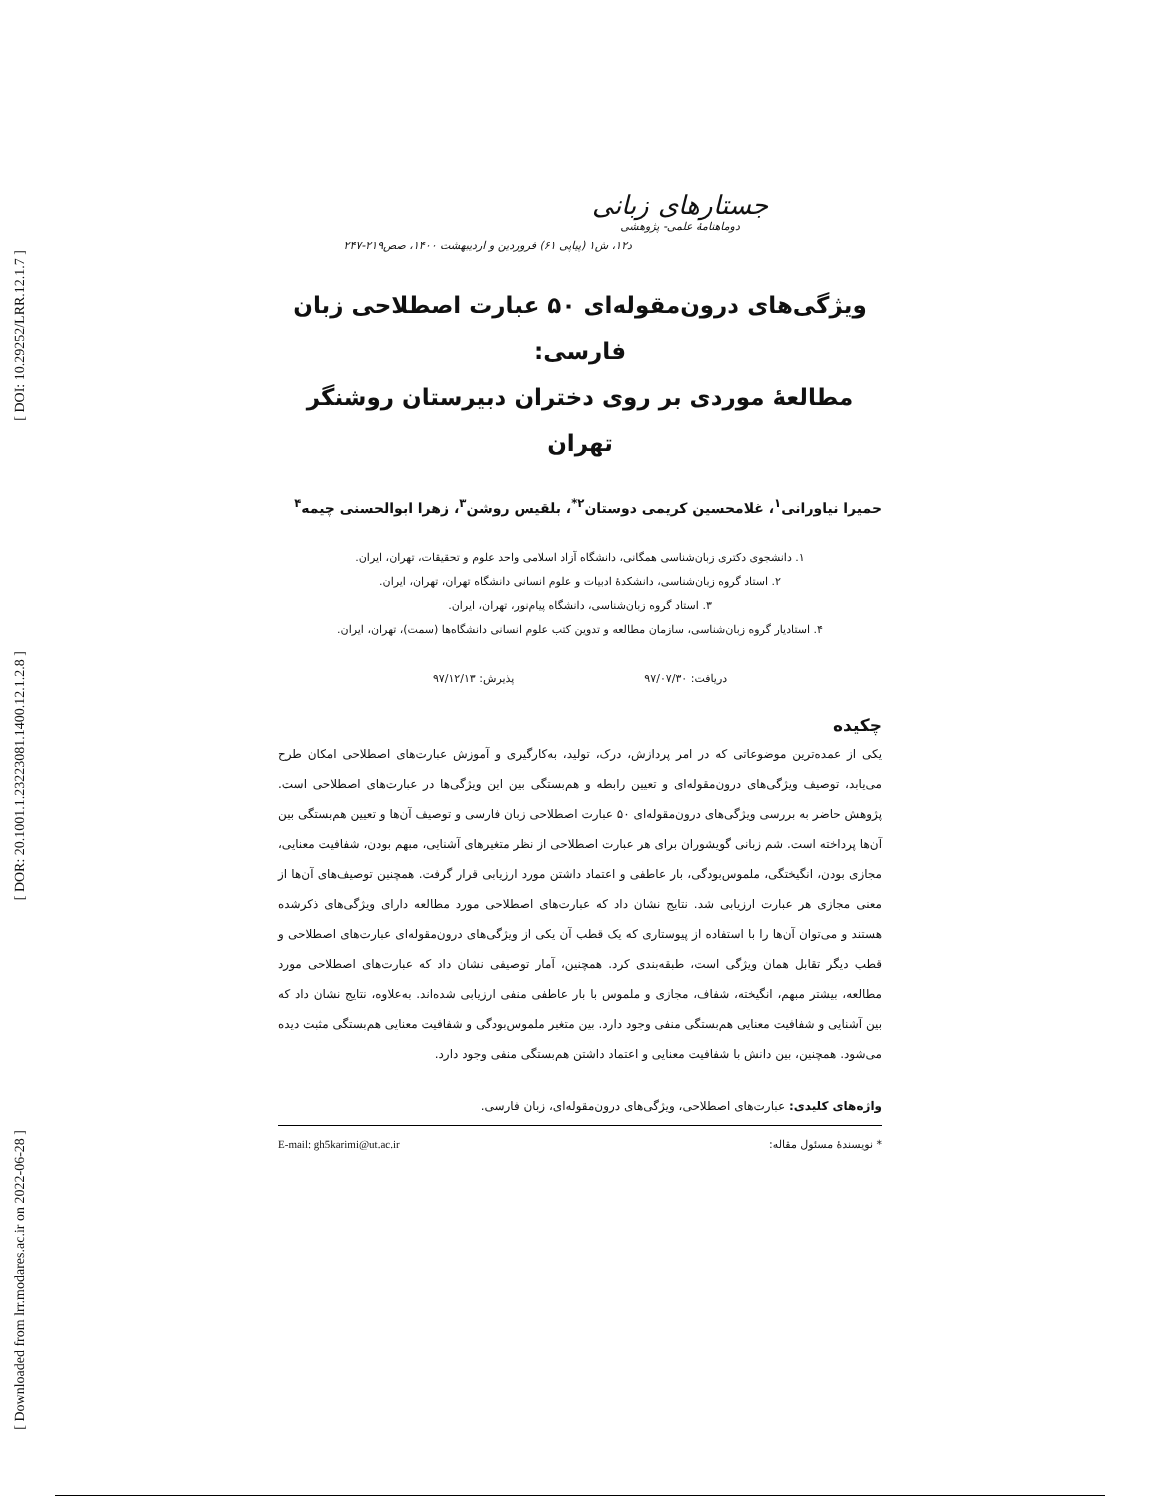[ DOI: 10.29252/LRR.12.1.7 ]
[ DOR: 20.1001.1.23223081.1400.12.1.2.8 ]
[ Downloaded from lrr.modares.ac.ir on 2022-06-28 ]
جستارهای زبانی
دوماهنامهٔ علمی- پژوهشی
د۱۲، ش۱ (پیاپی ۶۱) فروردین و اردیبهشت ۱۴۰۰، صص۲۱۹-۲۴۷
ویژگی‌های درون‌مقوله‌ای ۵۰ عبارت اصطلاحی زبان فارسی:
مطالعهٔ موردی بر روی دختران دبیرستان روشنگر تهران
حمیرا نیاورانی<sup>۱</sup>، غلامحسین کریمی دوستان<sup>۲*</sup>، بلقیس روشن<sup>۳</sup>، زهرا ابوالحسنی چیمه<sup>۴</sup>
۱. دانشجوی دکتری زبان‌شناسی همگانی، دانشگاه آزاد اسلامی واحد علوم و تحقیقات، تهران، ایران.
۲. استاد گروه زبان‌شناسی، دانشکدهٔ ادبیات و علوم انسانی دانشگاه تهران، تهران، ایران.
۳. استاد گروه زبان‌شناسی، دانشگاه پیام‌نور، تهران، ایران.
۴. استادیار گروه زبان‌شناسی، سازمان مطالعه و تدوین کتب علوم انسانی دانشگاه‌ها (سمت)، تهران، ایران.
دریافت: ۹۷/۰۷/۳۰ پذیرش: ۹۷/۱۲/۱۳
چکیده
یکی از عمده‌ترین موضوعاتی که در امر پردازش، درک، تولید، به‌کارگیری و آموزش عبارت‌های اصطلاحی امکان طرح می‌یابد، توصیف ویژگی‌های درون‌مقوله‌ای و تعیین رابطه و هم‌بستگی بین این ویژگی‌ها در عبارت‌های اصطلاحی است. پژوهش حاضر به بررسی ویژگی‌های درون‌مقوله‌ای ۵۰ عبارت اصطلاحی زبان فارسی و توصیف آن‌ها و تعیین هم‌بستگی بین آن‌ها پرداخته است. شم زبانی گویشوران برای هر عبارت اصطلاحی از نظر متغیرهای آشنایی، مبهم بودن، شفافیت معنایی، مجازی بودن، انگیختگی، ملموس‌بودگی، بار عاطفی و اعتماد داشتن مورد ارزیابی قرار گرفت. همچنین توصیف‌های آن‌ها از معنی مجازی هر عبارت ارزیابی شد. نتایج نشان داد که عبارت‌های اصطلاحی مورد مطالعه دارای ویژگی‌های ذکرشده هستند و می‌توان آن‌ها را با استفاده از پیوستاری که یک قطب آن یکی از ویژگی‌های درون‌مقوله‌ای عبارت‌های اصطلاحی و قطب دیگر تقابل همان ویژگی است، طبقه‌بندی کرد. همچنین، آمار توصیفی نشان داد که عبارت‌های اصطلاحی مورد مطالعه، بیشتر مبهم، انگیخته، شفاف، مجازی و ملموس با بار عاطفی منفی ارزیابی شده‌اند. به‌علاوه، نتایج نشان داد که بین آشنایی و شفافیت معنایی هم‌بستگی منفی وجود دارد. بین متغیر ملموس‌بودگی و شفافیت معنایی هم‌بستگی مثبت دیده می‌شود. همچنین، بین دانش با شفافیت معنایی و اعتماد داشتن هم‌بستگی منفی وجود دارد.
واژه‌های کلیدی: عبارت‌های اصطلاحی، ویژگی‌های درون‌مقوله‌ای، زبان فارسی.
* نویسندهٔ مسئول مقاله: E-mail: gh5karimi@ut.ac.ir